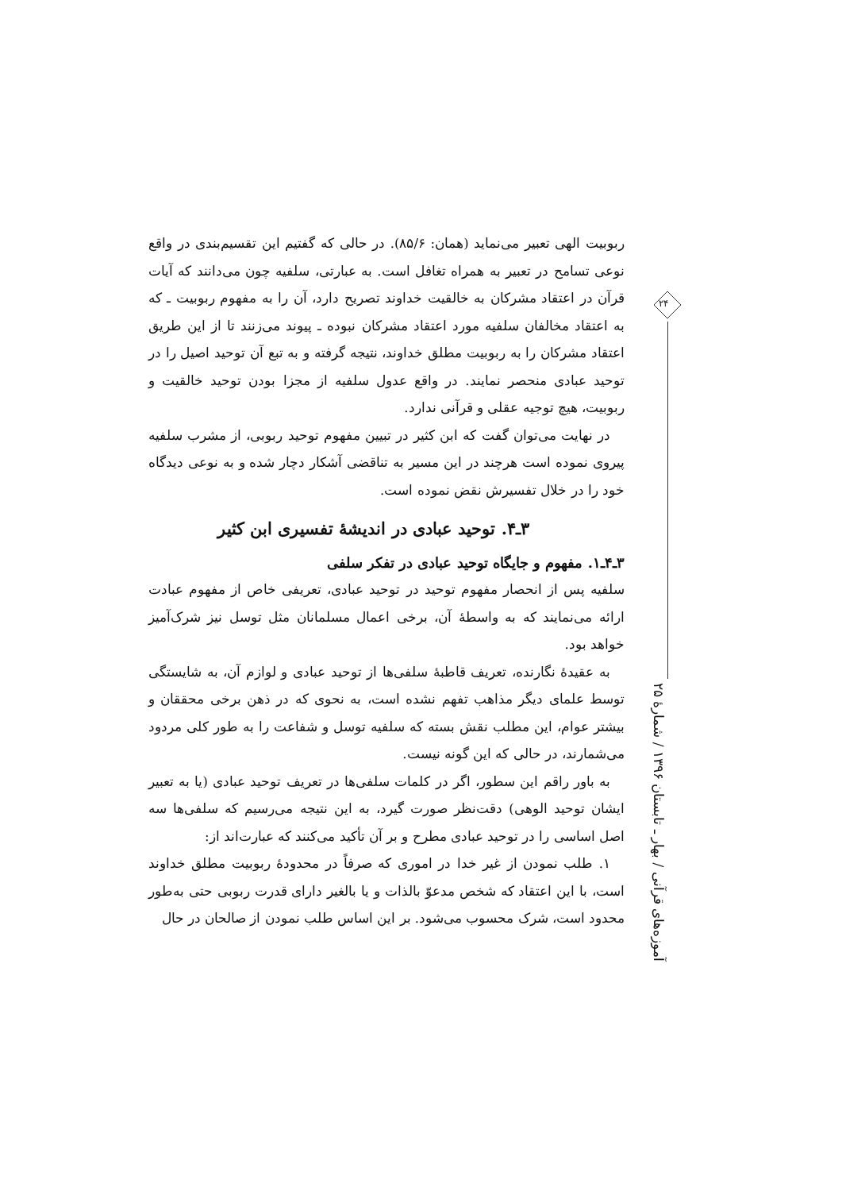ربوبیت الهی تعبیر می‌نماید (همان: ۸۵/۶). در حالی که گفتیم این تقسیم‌بندی در واقع نوعی تسامح در تعبیر به همراه تغافل است. به عبارتی، سلفیه چون می‌دانند که آیات قرآن در اعتقاد مشرکان به خالقیت خداوند تصریح دارد، آن را به مفهوم ربوبیت ـ که به اعتقاد مخالفان سلفیه مورد اعتقاد مشرکان نبوده ـ پیوند می‌زنند تا از این طریق اعتقاد مشرکان را به ربوبیت مطلق خداوند، نتیجه گرفته و به تبع آن توحید اصیل را در توحید عبادی منحصر نمایند. در واقع عدول سلفیه از مجزا بودن توحید خالقیت و ربوبیت، هیچ توجیه عقلی و قرآنی ندارد.
در نهایت می‌توان گفت که ابن کثیر در تبیین مفهوم توحید ربوبی، از مشرب سلفیه پیروی نموده است هرچند در این مسیر به تناقضی آشکار دچار شده و به نوعی دیدگاه خود را در خلال تفسیرش نقض نموده است.
۳ـ۴. توحید عبادی در اندیشهٔ تفسیری ابن کثیر
۳ـ۴ـ۱. مفهوم و جایگاه توحید عبادی در تفکر سلفی
سلفیه پس از انحصار مفهوم توحید در توحید عبادی، تعریفی خاص از مفهوم عبادت ارائه می‌نمایند که به واسطهٔ آن، برخی اعمال مسلمانان مثل توسل نیز شرک‌آمیز خواهد بود.
به عقیدهٔ نگارنده، تعریف قاطبهٔ سلفی‌ها از توحید عبادی و لوازم آن، به شایستگی توسط علمای دیگر مذاهب تفهم نشده است، به نحوی که در ذهن برخی محققان و بیشتر عوام، این مطلب نقش بسته که سلفیه توسل و شفاعت را به طور کلی مردود می‌شمارند، در حالی که این گونه نیست.
به باور راقم این سطور، اگر در کلمات سلفی‌ها در تعریف توحید عبادی (یا به تعبیر ایشان توحید الوهی) دقت‌نظر صورت گیرد، به این نتیجه می‌رسیم که سلفی‌ها سه اصل اساسی را در توحید عبادی مطرح و بر آن تأکید می‌کنند که عبارت‌اند از:
۱. طلب نمودن از غیر خدا در اموری که صرفاً در محدودهٔ ربوبیت مطلق خداوند است، با این اعتقاد که شخص مدعوّ بالذات و یا بالغیر دارای قدرت ربوبی حتی به‌طور محدود است، شرک محسوب می‌شود. بر این اساس طلب نمودن از صالحان در حال
۲۴
آموزه‌های قرآنی / بهار ـ تابستان ۱۳۹۶ / شمارهٔ ۲۵